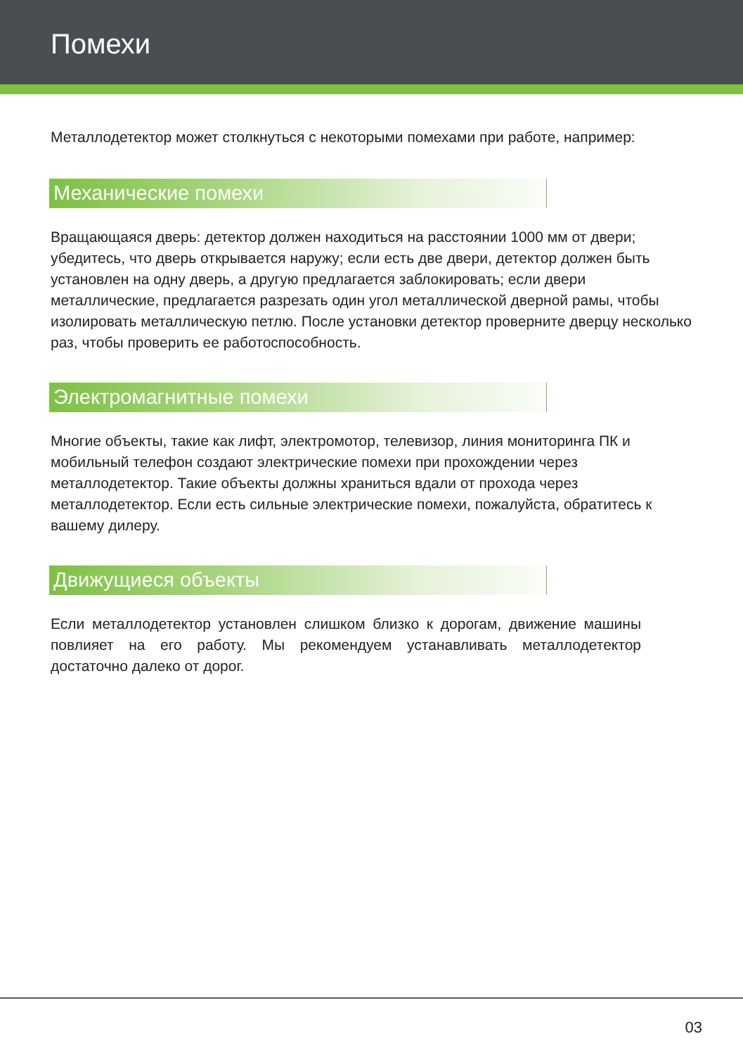Помехи
Металлодетектор может столкнуться с некоторыми помехами при работе, например:
Механические помехи
Вращающаяся дверь: детектор должен находиться на расстоянии 1000 мм от двери; убедитесь, что дверь открывается наружу; если есть две двери, детектор должен быть установлен на одну дверь, а другую предлагается заблокировать; если двери металлические, предлагается разрезать один угол металлической дверной рамы, чтобы изолировать металлическую петлю. После установки детектор проверните дверцу несколько раз, чтобы проверить ее работоспособность.
Электромагнитные помехи
Многие объекты, такие как лифт, электромотор, телевизор, линия мониторинга ПК и мобильный телефон создают электрические помехи при прохождении через металлодетектор. Такие объекты должны храниться вдали от прохода через металлодетектор. Если есть сильные электрические помехи, пожалуйста, обратитесь к вашему дилеру.
Движущиеся объекты
Если металлодетектор установлен слишком близко к дорогам, движение машины повлияет на его работу. Мы рекомендуем устанавливать металлодетектор достаточно далеко от дорог.
03